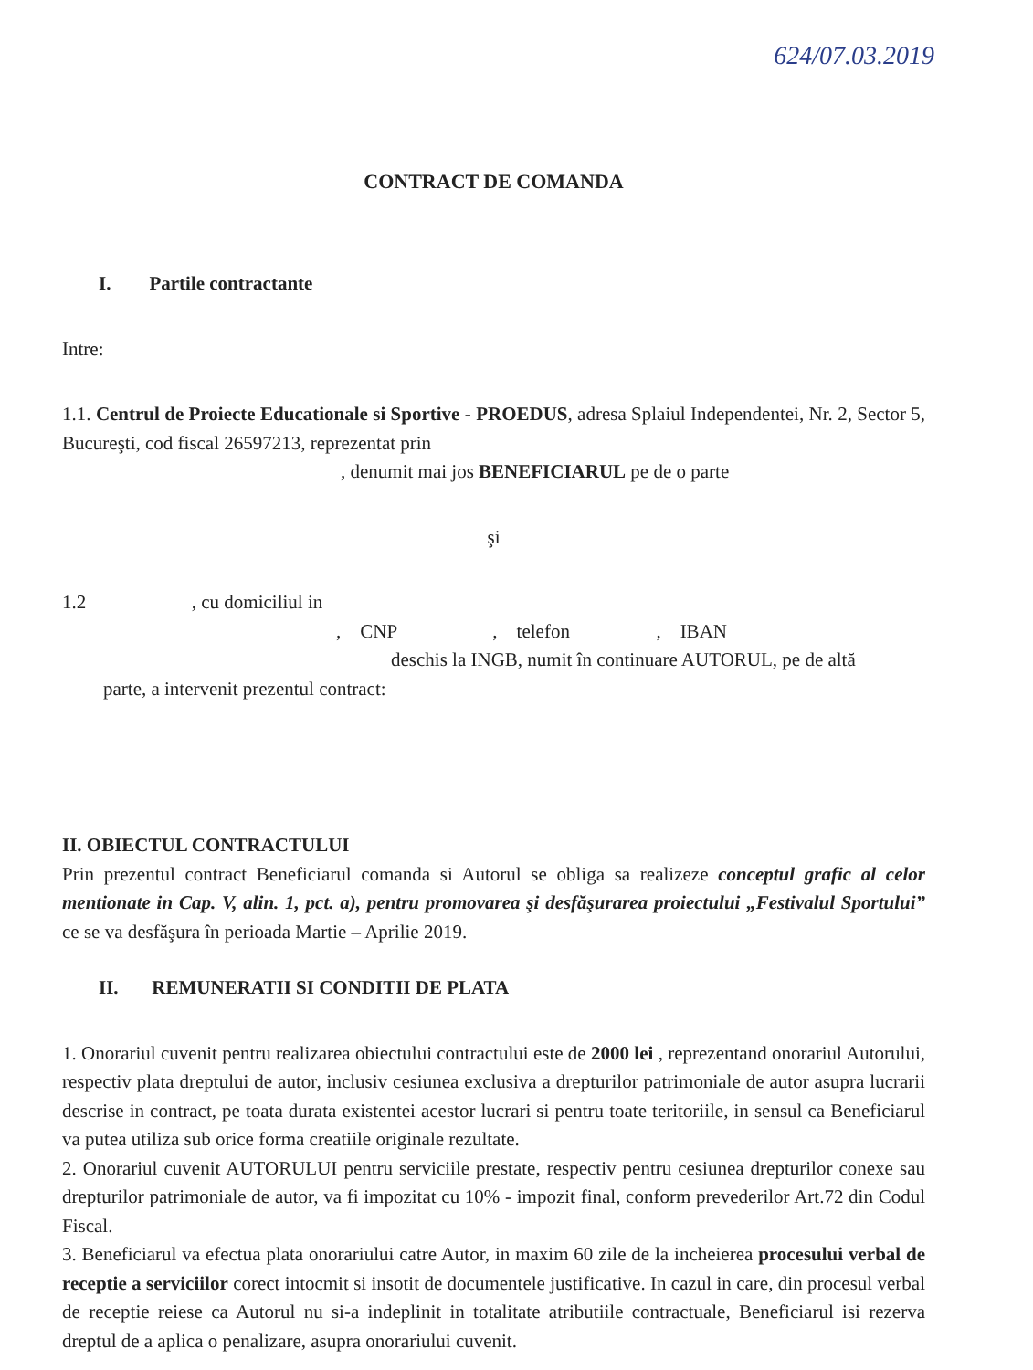624/07.03.2019
CONTRACT DE COMANDA
I. Partile contractante
Intre:
1.1. Centrul de Proiecte Educationale si Sportive - PROEDUS, adresa Splaiul Independentei, Nr. 2, Sector 5, Bucureşti, cod fiscal 26597213, reprezentat prin
, denumit mai jos BENEFICIARUL pe de o parte
şi
1.2 , cu domiciliul in
, CNP , telefon , IBAN
deschis la INGB, numit în continuare AUTORUL, pe de altă
parte, a intervenit prezentul contract:
II. OBIECTUL CONTRACTULUI
Prin prezentul contract Beneficiarul comanda si Autorul se obliga sa realizeze conceptul grafic al celor mentionate in Cap. V, alin. 1, pct. a), pentru promovarea şi desfăşurarea proiectului „Festivalul Sportului” ce se va desfăşura în perioada Martie – Aprilie 2019.
II. REMUNERATII SI CONDITII DE PLATA
1. Onorariul cuvenit pentru realizarea obiectului contractului este de 2000 lei , reprezentand onorariul Autorului, respectiv plata dreptului de autor, inclusiv cesiunea exclusiva a drepturilor patrimoniale de autor asupra lucrarii descrise in contract, pe toata durata existentei acestor lucrari si pentru toate teritoriile, in sensul ca Beneficiarul va putea utiliza sub orice forma creatiile originale rezultate.
2. Onorariul cuvenit AUTORULUI pentru serviciile prestate, respectiv pentru cesiunea drepturilor conexe sau drepturilor patrimoniale de autor, va fi impozitat cu 10% - impozit final, conform prevederilor Art.72 din Codul Fiscal.
3. Beneficiarul va efectua plata onorariului catre Autor, in maxim 60 zile de la incheierea procesului verbal de receptie a serviciilor corect intocmit si insotit de documentele justificative. In cazul in care, din procesul verbal de receptie reiese ca Autorul nu si-a indeplinit in totalitate atributiile contractuale, Beneficiarul isi rezerva dreptul de a aplica o penalizare, asupra onorariului cuvenit.